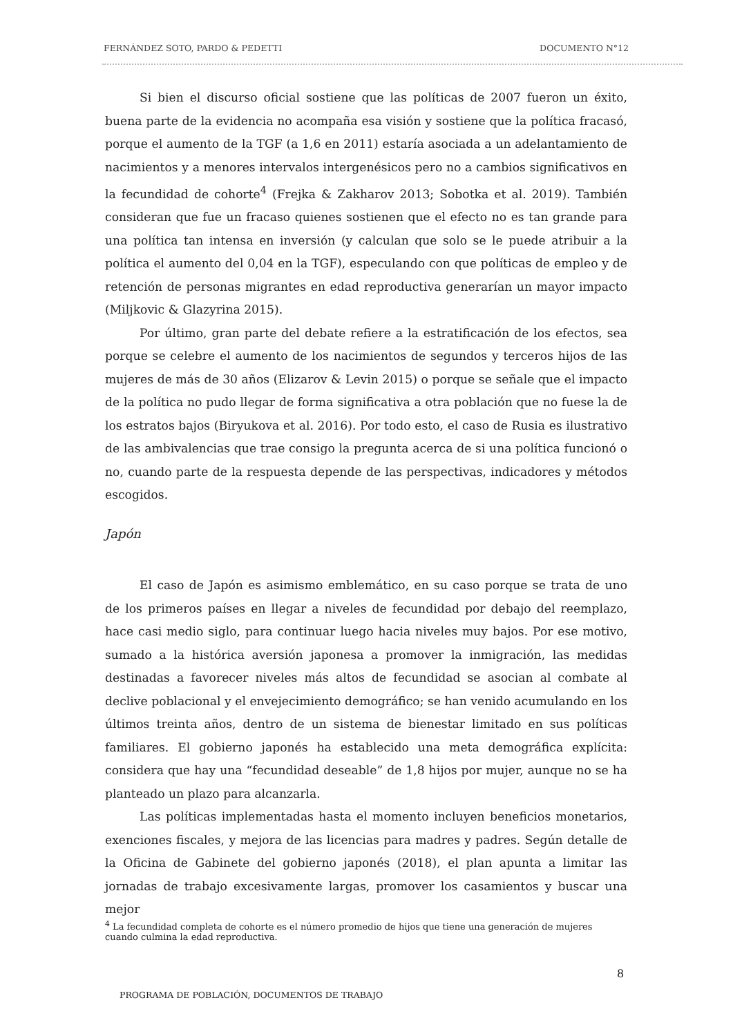FERNÁNDEZ SOTO, PARDO & PEDETTI DOCUMENTO N°12
Si bien el discurso oficial sostiene que las políticas de 2007 fueron un éxito, buena parte de la evidencia no acompaña esa visión y sostiene que la política fracasó, porque el aumento de la TGF (a 1,6 en 2011) estaría asociada a un adelantamiento de nacimientos y a menores intervalos intergenésicos pero no a cambios significativos en la fecundidad de cohorte<sup>4</sup> (Frejka & Zakharov 2013; Sobotka et al. 2019). También consideran que fue un fracaso quienes sostienen que el efecto no es tan grande para una política tan intensa en inversión (y calculan que solo se le puede atribuir a la política el aumento del 0,04 en la TGF), especulando con que políticas de empleo y de retención de personas migrantes en edad reproductiva generarían un mayor impacto (Miljkovic & Glazyrina 2015).
Por último, gran parte del debate refiere a la estratificación de los efectos, sea porque se celebre el aumento de los nacimientos de segundos y terceros hijos de las mujeres de más de 30 años (Elizarov & Levin 2015) o porque se señale que el impacto de la política no pudo llegar de forma significativa a otra población que no fuese la de los estratos bajos (Biryukova et al. 2016). Por todo esto, el caso de Rusia es ilustrativo de las ambivalencias que trae consigo la pregunta acerca de si una política funcionó o no, cuando parte de la respuesta depende de las perspectivas, indicadores y métodos escogidos.
Japón
El caso de Japón es asimismo emblemático, en su caso porque se trata de uno de los primeros países en llegar a niveles de fecundidad por debajo del reemplazo, hace casi medio siglo, para continuar luego hacia niveles muy bajos. Por ese motivo, sumado a la histórica aversión japonesa a promover la inmigración, las medidas destinadas a favorecer niveles más altos de fecundidad se asocian al combate al declive poblacional y el envejecimiento demográfico; se han venido acumulando en los últimos treinta años, dentro de un sistema de bienestar limitado en sus políticas familiares. El gobierno japonés ha establecido una meta demográfica explícita: considera que hay una “fecundidad deseable” de 1,8 hijos por mujer, aunque no se ha planteado un plazo para alcanzarla.
Las políticas implementadas hasta el momento incluyen beneficios monetarios, exenciones fiscales, y mejora de las licencias para madres y padres. Según detalle de la Oficina de Gabinete del gobierno japonés (2018), el plan apunta a limitar las jornadas de trabajo excesivamente largas, promover los casamientos y buscar una mejor
<sup>4</sup> La fecundidad completa de cohorte es el número promedio de hijos que tiene una generación de mujeres cuando culmina la edad reproductiva.
8
PROGRAMA DE POBLACIÓN, DOCUMENTOS DE TRABAJO